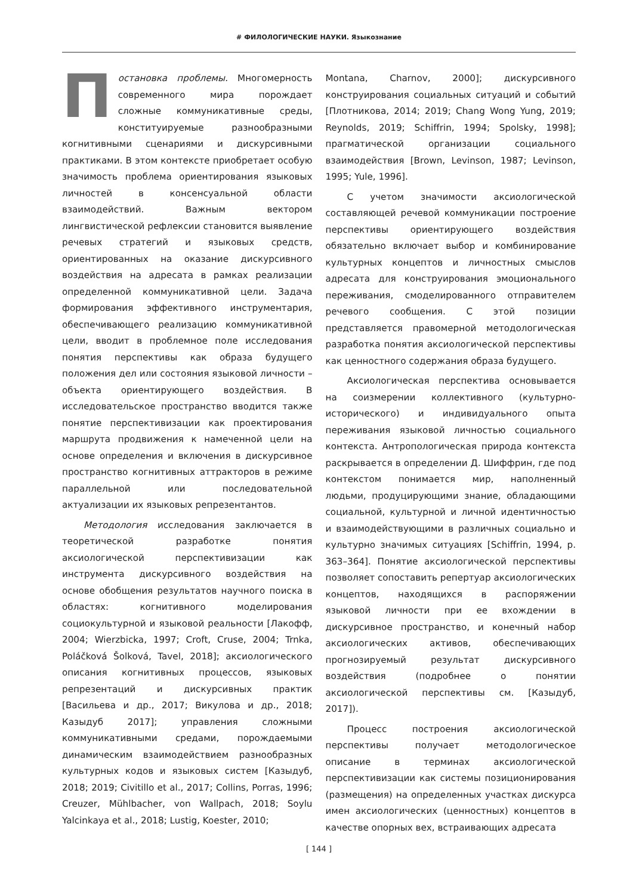# ФИЛОЛОГИЧЕСКИЕ НАУКИ. Языкознание
Постановка проблемы. Многомерность современного мира порождает сложные коммуникативные среды, конституируемые разнообразными когнитивными сценариями и дискурсивными практиками. В этом контексте приобретает особую значимость проблема ориентирования языковых личностей в консенсуальной области взаимодействий. Важным вектором лингвистической рефлексии становится выявление речевых стратегий и языковых средств, ориентированных на оказание дискурсивного воздействия на адресата в рамках реализации определенной коммуникативной цели. Задача формирования эффективного инструментария, обеспечивающего реализацию коммуникативной цели, вводит в проблемное поле исследования понятия перспективы как образа будущего положения дел или состояния языковой личности – объекта ориентирующего воздействия. В исследовательское пространство вводится также понятие перспективизации как проектирования маршрута продвижения к намеченной цели на основе определения и включения в дискурсивное пространство когнитивных аттракторов в режиме параллельной или последовательной актуализации их языковых репрезентантов.
Методология исследования заключается в теоретической разработке понятия аксиологической перспективизации как инструмента дискурсивного воздействия на основе обобщения результатов научного поиска в областях: когнитивного моделирования социокультурной и языковой реальности [Лакофф, 2004; Wierzbicka, 1997; Croft, Cruse, 2004; Trnka, Poláčková Šolková, Tavel, 2018]; аксиологического описания когнитивных процессов, языковых репрезентаций и дискурсивных практик [Васильева и др., 2017; Викулова и др., 2018; Казыдуб 2017]; управления сложными коммуникативными средами, порождаемыми динамическим взаимодействием разнообразных культурных кодов и языковых систем [Казыдуб, 2018; 2019; Civitillo et al., 2017; Collins, Porras, 1996; Creuzer, Mühlbacher, von Wallpach, 2018; Soylu Yalcinkaya et al., 2018; Lustig, Koester, 2010;
Montana, Charnov, 2000]; дискурсивного конструирования социальных ситуаций и событий [Плотникова, 2014; 2019; Chang Wong Yung, 2019; Reynolds, 2019; Schiffrin, 1994; Spolsky, 1998]; прагматической организации социального взаимодействия [Brown, Levinson, 1987; Levinson, 1995; Yule, 1996].
С учетом значимости аксиологической составляющей речевой коммуникации построение перспективы ориентирующего воздействия обязательно включает выбор и комбинирование культурных концептов и личностных смыслов адресата для конструирования эмоционального переживания, смоделированного отправителем речевого сообщения. С этой позиции представляется правомерной методологическая разработка понятия аксиологической перспективы как ценностного содержания образа будущего.
Аксиологическая перспектива основывается на соизмерении коллективного (культурно-исторического) и индивидуального опыта переживания языковой личностью социального контекста. Антропологическая природа контекста раскрывается в определении Д. Шиффрин, где под контекстом понимается мир, наполненный людьми, продуцирующими знание, обладающими социальной, культурной и личной идентичностью и взаимодействующими в различных социально и культурно значимых ситуациях [Schiffrin, 1994, p. 363–364]. Понятие аксиологической перспективы позволяет сопоставить репертуар аксиологических концептов, находящихся в распоряжении языковой личности при ее вхождении в дискурсивное пространство, и конечный набор аксиологических активов, обеспечивающих прогнозируемый результат дискурсивного воздействия (подробнее о понятии аксиологической перспективы см. [Казыдуб, 2017]).
Процесс построения аксиологической перспективы получает методологическое описание в терминах аксиологической перспективизации как системы позиционирования (размещения) на определенных участках дискурса имен аксиологических (ценностных) концептов в качестве опорных вех, встраивающих адресата
[ 144 ]